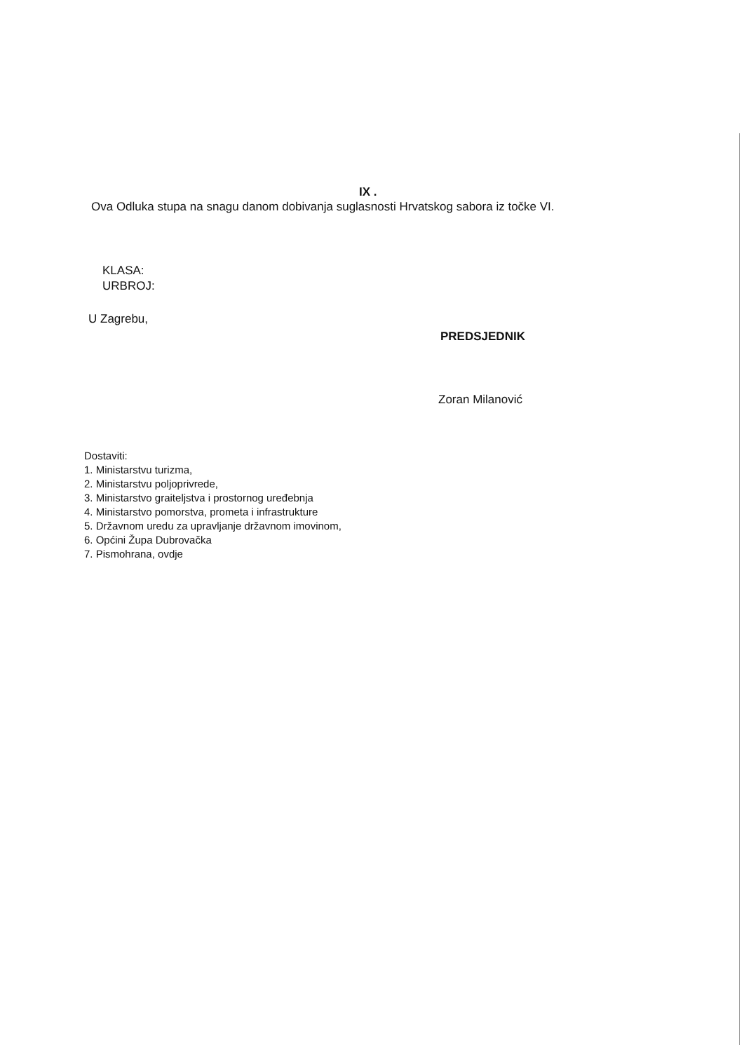IX .
Ova Odluka stupa na snagu danom dobivanja suglasnosti Hrvatskog sabora iz točke VI.
KLASA:
URBROJ:
U Zagrebu,
PREDSJEDNIK
Zoran Milanović
Dostaviti:
1. Ministarstvu turizma,
2. Ministarstvu poljoprivrede,
3. Ministarstvo graiteljstva i prostornog uređebnja
4. Ministarstvo pomorstva, prometa i infrastrukture
5. Državnom uredu za upravljanje državnom imovinom,
6. Općini Župa Dubrovačka
7. Pismohrana, ovdje